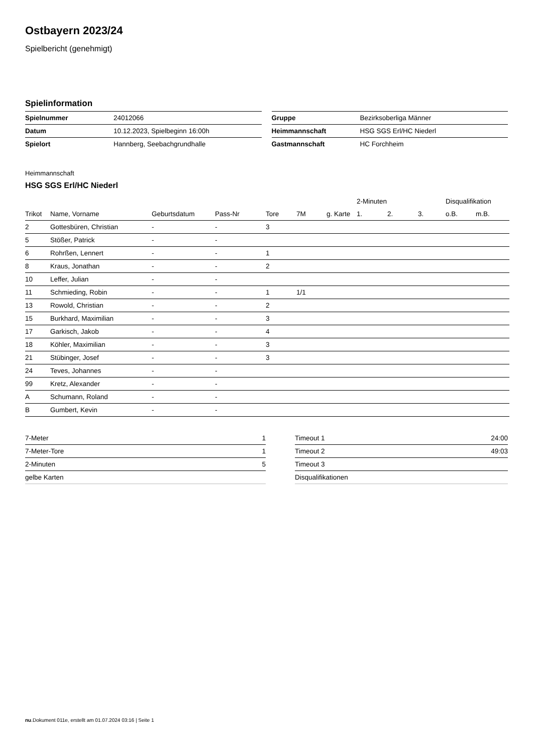Ostbayern 2023/24
Spielbericht (genehmigt)
Spielinformation
| Spielnummer | 24012066 |
| Datum | 10.12.2023, Spielbeginn 16:00h |
| Spielort | Hannberg, Seebachgrundhalle |
| Gruppe | Bezirksoberliga Männer |
| Heimmannschaft | HSG SGS Erl/HC Niederl |
| Gastmannschaft | HC Forchheim |
Heimmannschaft
HSG SGS Erl/HC Niederl
| | | | | | | | 2-Minuten | | | Disqualifikation | |
| --- | --- | --- | --- | --- | --- | --- | --- | --- | --- | --- | --- |
| Trikot | Name, Vorname | Geburtsdatum | Pass-Nr | Tore | 7M | g. Karte | 1. | 2. | 3. | o.B. | m.B. |
| 2 | Gottesbüren, Christian | - | - | 3 | | | | | | | |
| 5 | Stößer, Patrick | - | - | | | | | | | | |
| 6 | Rohrßen, Lennert | - | - | 1 | | | | | | | |
| 8 | Kraus, Jonathan | - | - | 2 | | | | | | | |
| 10 | Leffer, Julian | - | - | | | | | | | | |
| 11 | Schmieding, Robin | - | - | 1 | 1/1 | | | | | | |
| 13 | Rowold, Christian | - | - | 2 | | | | | | | |
| 15 | Burkhard, Maximilian | - | - | 3 | | | | | | | |
| 17 | Garkisch, Jakob | - | - | 4 | | | | | | | |
| 18 | Köhler, Maximilian | - | - | 3 | | | | | | | |
| 21 | Stübinger, Josef | - | - | 3 | | | | | | | |
| 24 | Teves, Johannes | - | - | | | | | | | | |
| 99 | Kretz, Alexander | - | - | | | | | | | | |
| A | Schumann, Roland | - | - | | | | | | | | |
| B | Gumbert, Kevin | - | - | | | | | | | | |
| 7-Meter | 1 |
| 7-Meter-Tore | 1 |
| 2-Minuten | 5 |
| gelbe Karten | |
| Timeout 1 | 24:00 |
| Timeout 2 | 49:03 |
| Timeout 3 | |
| Disqualifikationen | |
nu.Dokument 011e, erstellt am 01.07.2024 03:16 | Seite 1